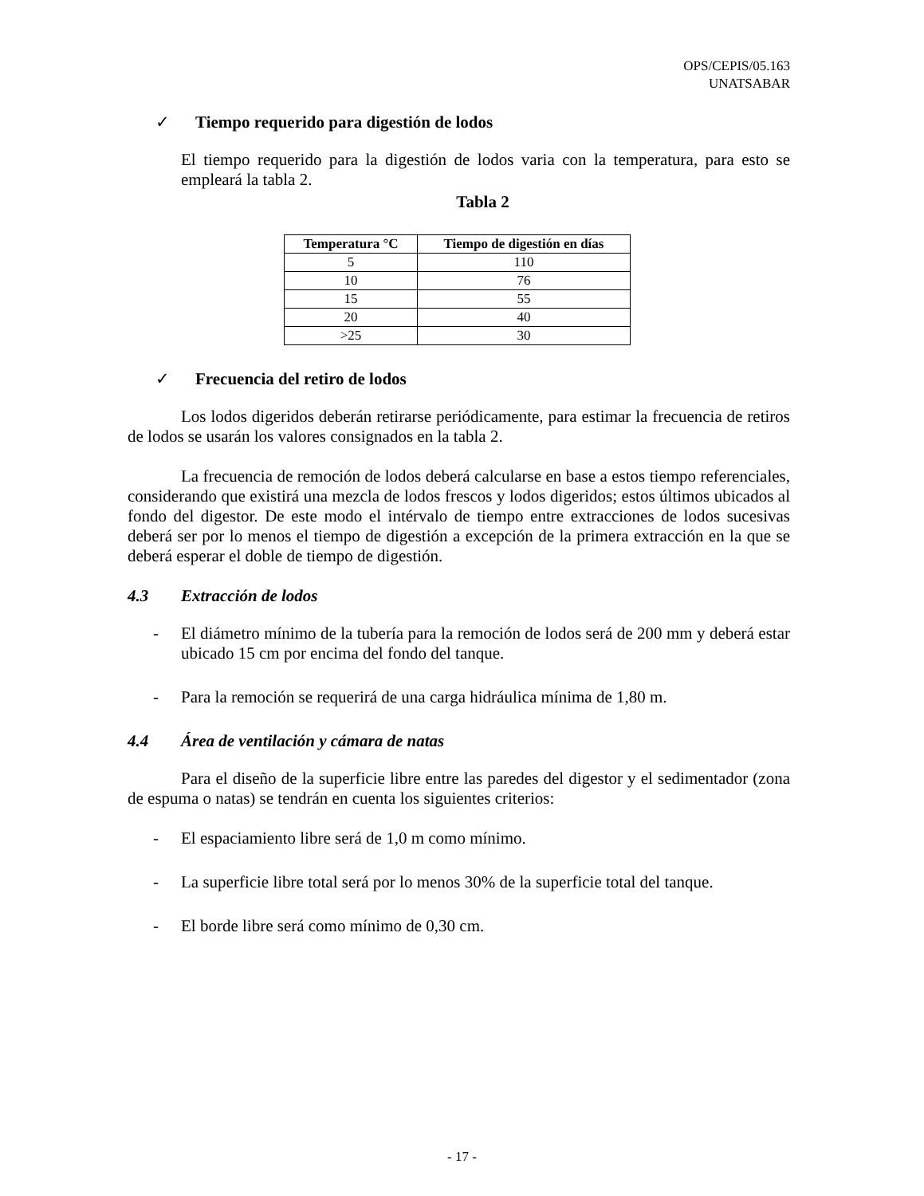OPS/CEPIS/05.163
UNATSABAR
✓ Tiempo requerido para digestión de lodos
El tiempo requerido para la digestión de lodos varia con la temperatura, para esto se empleará la tabla 2.
Tabla 2
| Temperatura °C | Tiempo de digestión en días |
| --- | --- |
| 5 | 110 |
| 10 | 76 |
| 15 | 55 |
| 20 | 40 |
| >25 | 30 |
✓ Frecuencia del retiro de lodos
Los lodos digeridos deberán retirarse periódicamente, para estimar la frecuencia de retiros de lodos se usarán los valores consignados en la tabla 2.
La frecuencia de remoción de lodos deberá calcularse en base a estos tiempo referenciales, considerando que existirá una mezcla de lodos frescos y lodos digeridos; estos últimos ubicados al fondo del digestor. De este modo el intérvalo de tiempo entre extracciones de lodos sucesivas deberá ser por lo menos el tiempo de digestión a excepción de la primera extracción en la que se deberá esperar el doble de tiempo de digestión.
4.3 Extracción de lodos
- El diámetro mínimo de la tubería para la remoción de lodos será de 200 mm y deberá estar ubicado 15 cm por encima del fondo del tanque.
- Para la remoción se requerirá de una carga hidráulica mínima de 1,80 m.
4.4 Área de ventilación y cámara de natas
Para el diseño de la superficie libre entre las paredes del digestor y el sedimentador (zona de espuma o natas) se tendrán en cuenta los siguientes criterios:
- El espaciamiento libre será de 1,0 m como mínimo.
- La superficie libre total será por lo menos 30% de la superficie total del tanque.
- El borde libre será como mínimo de 0,30 cm.
- 17 -